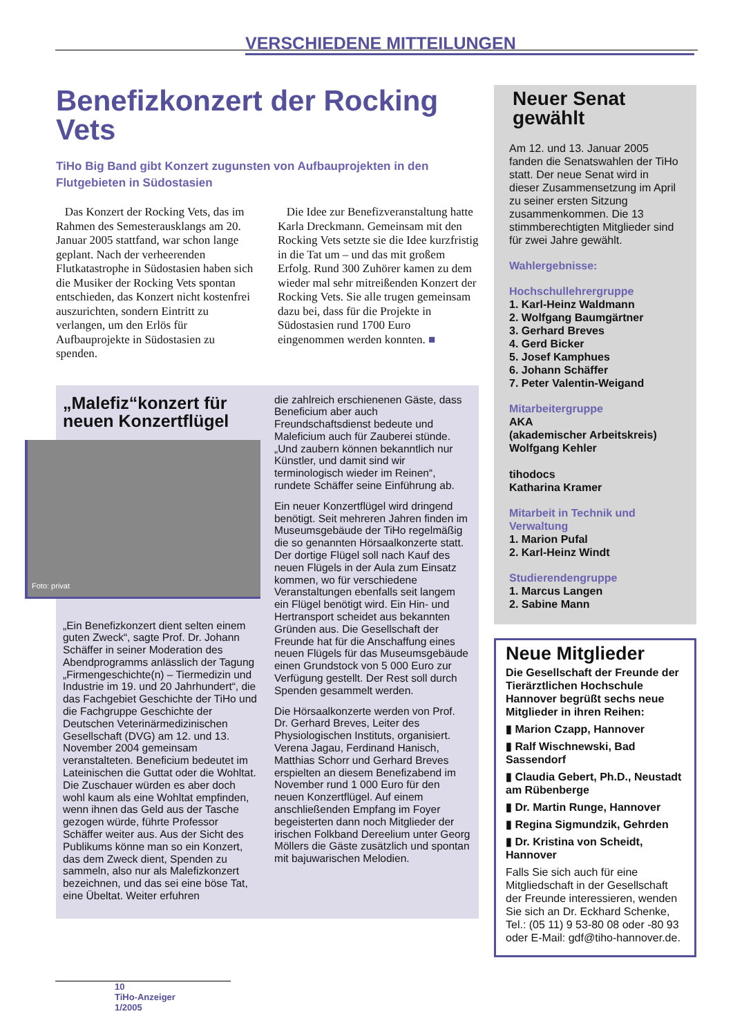VERSCHIEDENE MITTEILUNGEN
Benefizkonzert der Rocking Vets
TiHo Big Band gibt Konzert zugunsten von Aufbauprojekten in den Flutgebieten in Südostasien
Das Konzert der Rocking Vets, das im Rahmen des Semesterausklangs am 20. Januar 2005 stattfand, war schon lange geplant. Nach der verheerenden Flutkatastrophe in Südostasien haben sich die Musiker der Rocking Vets spontan entschieden, das Konzert nicht kostenfrei auszurichten, sondern Eintritt zu verlangen, um den Erlös für Aufbauprojekte in Südostasien zu spenden.
Die Idee zur Benefizveranstaltung hatte Karla Dreckmann. Gemeinsam mit den Rocking Vets setzte sie die Idee kurzfristig in die Tat um – und das mit großem Erfolg. Rund 300 Zuhörer kamen zu dem wieder mal sehr mitreißenden Konzert der Rocking Vets. Sie alle trugen gemeinsam dazu bei, dass für die Projekte in Südostasien rund 1700 Euro eingenommen werden konnten. ■
„Malefiz“konzert für neuen Konzertflügel
Foto: privat
„Ein Benefizkonzert dient selten einem guten Zweck“, sagte Prof. Dr. Johann Schäffer in seiner Moderation des Abendprogramms anlässlich der Tagung „Firmengeschichte(n) – Tiermedizin und Industrie im 19. und 20 Jahrhundert“, die das Fachgebiet Geschichte der TiHo und die Fachgruppe Geschichte der Deutschen Veterinärmedizinischen Gesellschaft (DVG) am 12. und 13. November 2004 gemeinsam veranstalteten. Beneficium bedeutet im Lateinischen die Guttat oder die Wohltat. Die Zuschauer würden es aber doch wohl kaum als eine Wohltat empfinden, wenn ihnen das Geld aus der Tasche gezogen würde, führte Professor Schäffer weiter aus. Aus der Sicht des Publikums könne man so ein Konzert, das dem Zweck dient, Spenden zu sammeln, also nur als Malefizkonzert bezeichnen, und das sei eine böse Tat, eine Übeltat. Weiter erfuhren
die zahlreich erschienenen Gäste, dass Beneficium aber auch Freundschaftsdienst bedeute und Maleficium auch für Zauberei stünde. „Und zaubern können bekanntlich nur Künstler, und damit sind wir terminologisch wieder im Reinen“, rundete Schäffer seine Einführung ab.
Ein neuer Konzertflügel wird dringend benötigt. Seit mehreren Jahren finden im Museumsgebäude der TiHo regelmäßig die so genannten Hörsaalkonzerte statt. Der dortige Flügel soll nach Kauf des neuen Flügels in der Aula zum Einsatz kommen, wo für verschiedene Veranstaltungen ebenfalls seit langem ein Flügel benötigt wird. Ein Hin- und Hertransport scheidet aus bekannten Gründen aus. Die Gesellschaft der Freunde hat für die Anschaffung eines neuen Flügels für das Museumsgebäude einen Grundstock von 5 000 Euro zur Verfügung gestellt. Der Rest soll durch Spenden gesammelt werden.
Die Hörsaalkonzerte werden von Prof. Dr. Gerhard Breves, Leiter des Physiologischen Instituts, organisiert. Verena Jagau, Ferdinand Hanisch, Matthias Schorr und Gerhard Breves erspielten an diesem Benefizabend im November rund 1 000 Euro für den neuen Konzertflügel. Auf einem anschließenden Empfang im Foyer begeisterten dann noch Mitglieder der irischen Folkband Dereelium unter Georg Möllers die Gäste zusätzlich und spontan mit bajuwarischen Melodien.
Neuer Senat gewählt
Am 12. und 13. Januar 2005 fanden die Senatswahlen der TiHo statt. Der neue Senat wird in dieser Zusammensetzung im April zu seiner ersten Sitzung zusammenkommen. Die 13 stimmberechtigten Mitglieder sind für zwei Jahre gewählt.
Wahlergebnisse:
Hochschullehrergruppe
1. Karl-Heinz Waldmann
2. Wolfgang Baumgärtner
3. Gerhard Breves
4. Gerd Bicker
5. Josef Kamphues
6. Johann Schäffer
7. Peter Valentin-Weigand
Mitarbeitergruppe
AKA
(akademischer Arbeitskreis)
Wolfgang Kehler
tihodocs
Katharina Kramer
Mitarbeit in Technik und Verwaltung
1. Marion Pufal
2. Karl-Heinz Windt
Studierendengruppe
1. Marcus Langen
2. Sabine Mann
Neue Mitglieder
Die Gesellschaft der Freunde der Tierärztlichen Hochschule Hannover begrüßt sechs neue Mitglieder in ihren Reihen:
▮ Marion Czapp, Hannover
▮ Ralf Wischnewski, Bad Sassendorf
▮ Claudia Gebert, Ph.D., Neustadt am Rübenberge
▮ Dr. Martin Runge, Hannover
▮ Regina Sigmundzik, Gehrden
▮ Dr. Kristina von Scheidt, Hannover
Falls Sie sich auch für eine Mitgliedschaft in der Gesellschaft der Freunde interessieren, wenden Sie sich an Dr. Eckhard Schenke, Tel.: (05 11) 9 53-80 08 oder -80 93 oder E-Mail: gdf@tiho-hannover.de.
10
TiHo-Anzeiger
1/2005